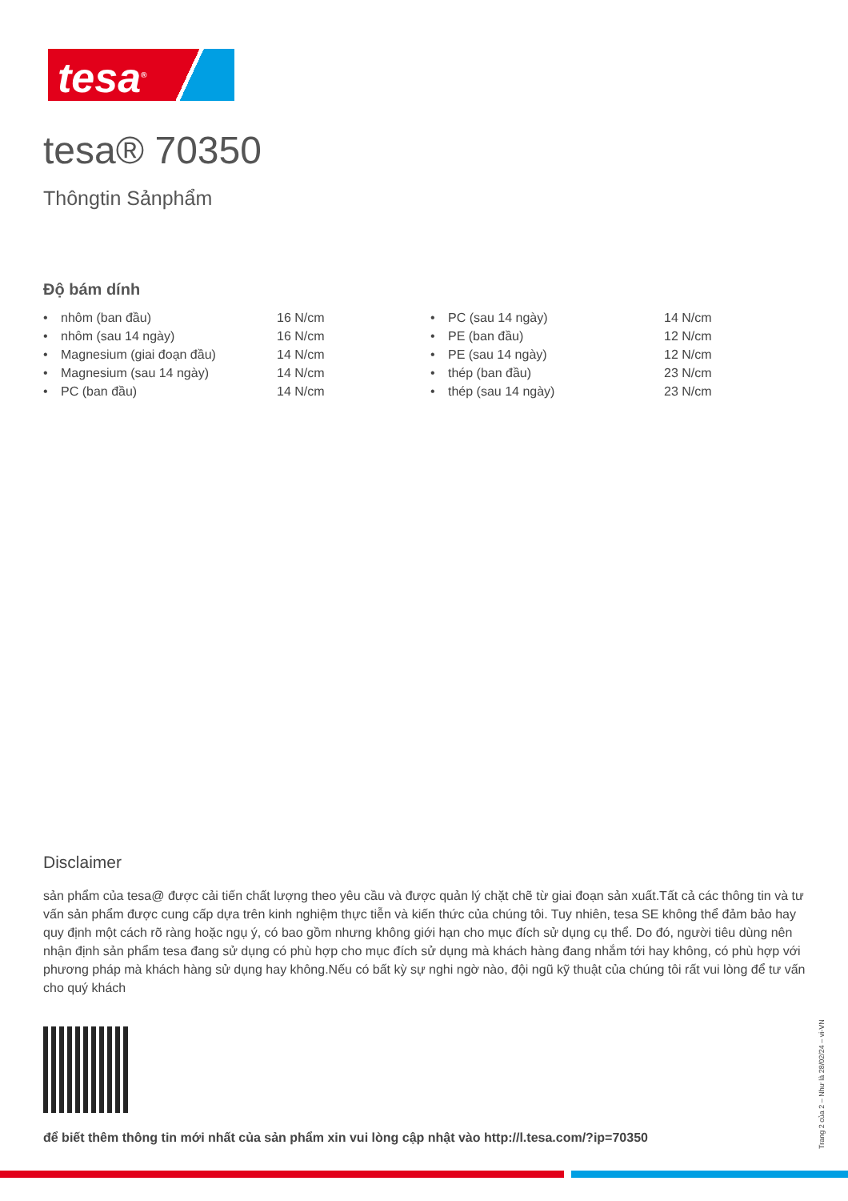tesa<sup>®</sup>
tesa® 70350
Thôngtin Sảnphẩm
Độ bám dính
| • | nhôm (ban đầu) | 16 N/cm | • | PC (sau 14 ngày) | 14 N/cm |
| • | nhôm (sau 14 ngày) | 16 N/cm | • | PE (ban đầu) | 12 N/cm |
| • | Magnesium (giai đoạn đầu) | 14 N/cm | • | PE (sau 14 ngày) | 12 N/cm |
| • | Magnesium (sau 14 ngày) | 14 N/cm | • | thép (ban đầu) | 23 N/cm |
| • | PC (ban đầu) | 14 N/cm | • | thép (sau 14 ngày) | 23 N/cm |
Disclaimer
sản phẩm của tesa@ được cải tiến chất lượng theo yêu cầu và được quản lý chặt chẽ từ giai đoạn sản xuất.Tất cả các thông tin và tư vấn sản phẩm được cung cấp dựa trên kinh nghiệm thực tiễn và kiến thức của chúng tôi. Tuy nhiên, tesa SE không thể đảm bảo hay quy định một cách rõ ràng hoặc ngụ ý, có bao gồm nhưng không giới hạn cho mục đích sử dụng cụ thể. Do đó, người tiêu dùng nên nhận định sản phẩm tesa đang sử dụng có phù hợp cho mục đích sử dụng mà khách hàng đang nhắm tới hay không, có phù hợp với phương pháp mà khách hàng sử dụng hay không.Nếu có bất kỳ sự nghi ngờ nào, đội ngũ kỹ thuật của chúng tôi rất vui lòng để tư vấn cho quý khách
để biết thêm thông tin mới nhất của sản phẩm xin vui lòng cập nhật vào http://l.tesa.com/?ip=70350
Trang 2 của 2 – Như là 28/02/24 – vi-VN